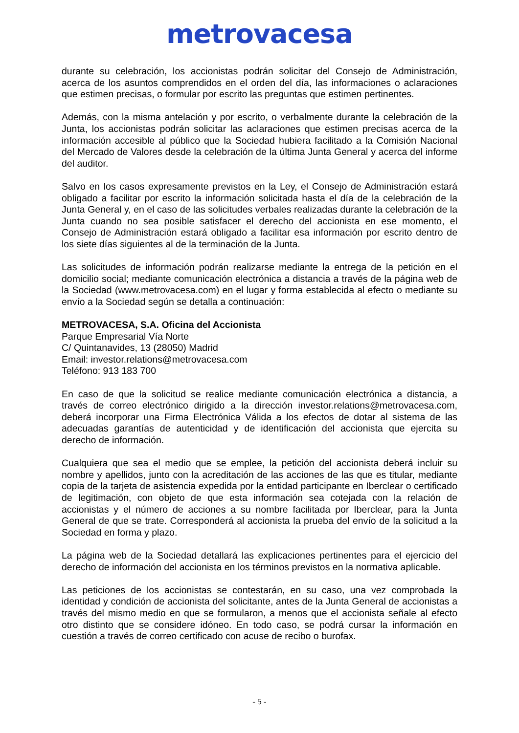metrovacesa
durante su celebración, los accionistas podrán solicitar del Consejo de Administración, acerca de los asuntos comprendidos en el orden del día, las informaciones o aclaraciones que estimen precisas, o formular por escrito las preguntas que estimen pertinentes.
Además, con la misma antelación y por escrito, o verbalmente durante la celebración de la Junta, los accionistas podrán solicitar las aclaraciones que estimen precisas acerca de la información accesible al público que la Sociedad hubiera facilitado a la Comisión Nacional del Mercado de Valores desde la celebración de la última Junta General y acerca del informe del auditor.
Salvo en los casos expresamente previstos en la Ley, el Consejo de Administración estará obligado a facilitar por escrito la información solicitada hasta el día de la celebración de la Junta General y, en el caso de las solicitudes verbales realizadas durante la celebración de la Junta cuando no sea posible satisfacer el derecho del accionista en ese momento, el Consejo de Administración estará obligado a facilitar esa información por escrito dentro de los siete días siguientes al de la terminación de la Junta.
Las solicitudes de información podrán realizarse mediante la entrega de la petición en el domicilio social; mediante comunicación electrónica a distancia a través de la página web de la Sociedad (www.metrovacesa.com) en el lugar y forma establecida al efecto o mediante su envío a la Sociedad según se detalla a continuación:
METROVACESA, S.A. Oficina del Accionista
Parque Empresarial Vía Norte
C/ Quintanavides, 13 (28050) Madrid
Email: investor.relations@metrovacesa.com
Teléfono: 913 183 700
En caso de que la solicitud se realice mediante comunicación electrónica a distancia, a través de correo electrónico dirigido a la dirección investor.relations@metrovacesa.com, deberá incorporar una Firma Electrónica Válida a los efectos de dotar al sistema de las adecuadas garantías de autenticidad y de identificación del accionista que ejercita su derecho de información.
Cualquiera que sea el medio que se emplee, la petición del accionista deberá incluir su nombre y apellidos, junto con la acreditación de las acciones de las que es titular, mediante copia de la tarjeta de asistencia expedida por la entidad participante en Iberclear o certificado de legitimación, con objeto de que esta información sea cotejada con la relación de accionistas y el número de acciones a su nombre facilitada por Iberclear, para la Junta General de que se trate. Corresponderá al accionista la prueba del envío de la solicitud a la Sociedad en forma y plazo.
La página web de la Sociedad detallará las explicaciones pertinentes para el ejercicio del derecho de información del accionista en los términos previstos en la normativa aplicable.
Las peticiones de los accionistas se contestarán, en su caso, una vez comprobada la identidad y condición de accionista del solicitante, antes de la Junta General de accionistas a través del mismo medio en que se formularon, a menos que el accionista señale al efecto otro distinto que se considere idóneo. En todo caso, se podrá cursar la información en cuestión a través de correo certificado con acuse de recibo o burofax.
- 5 -